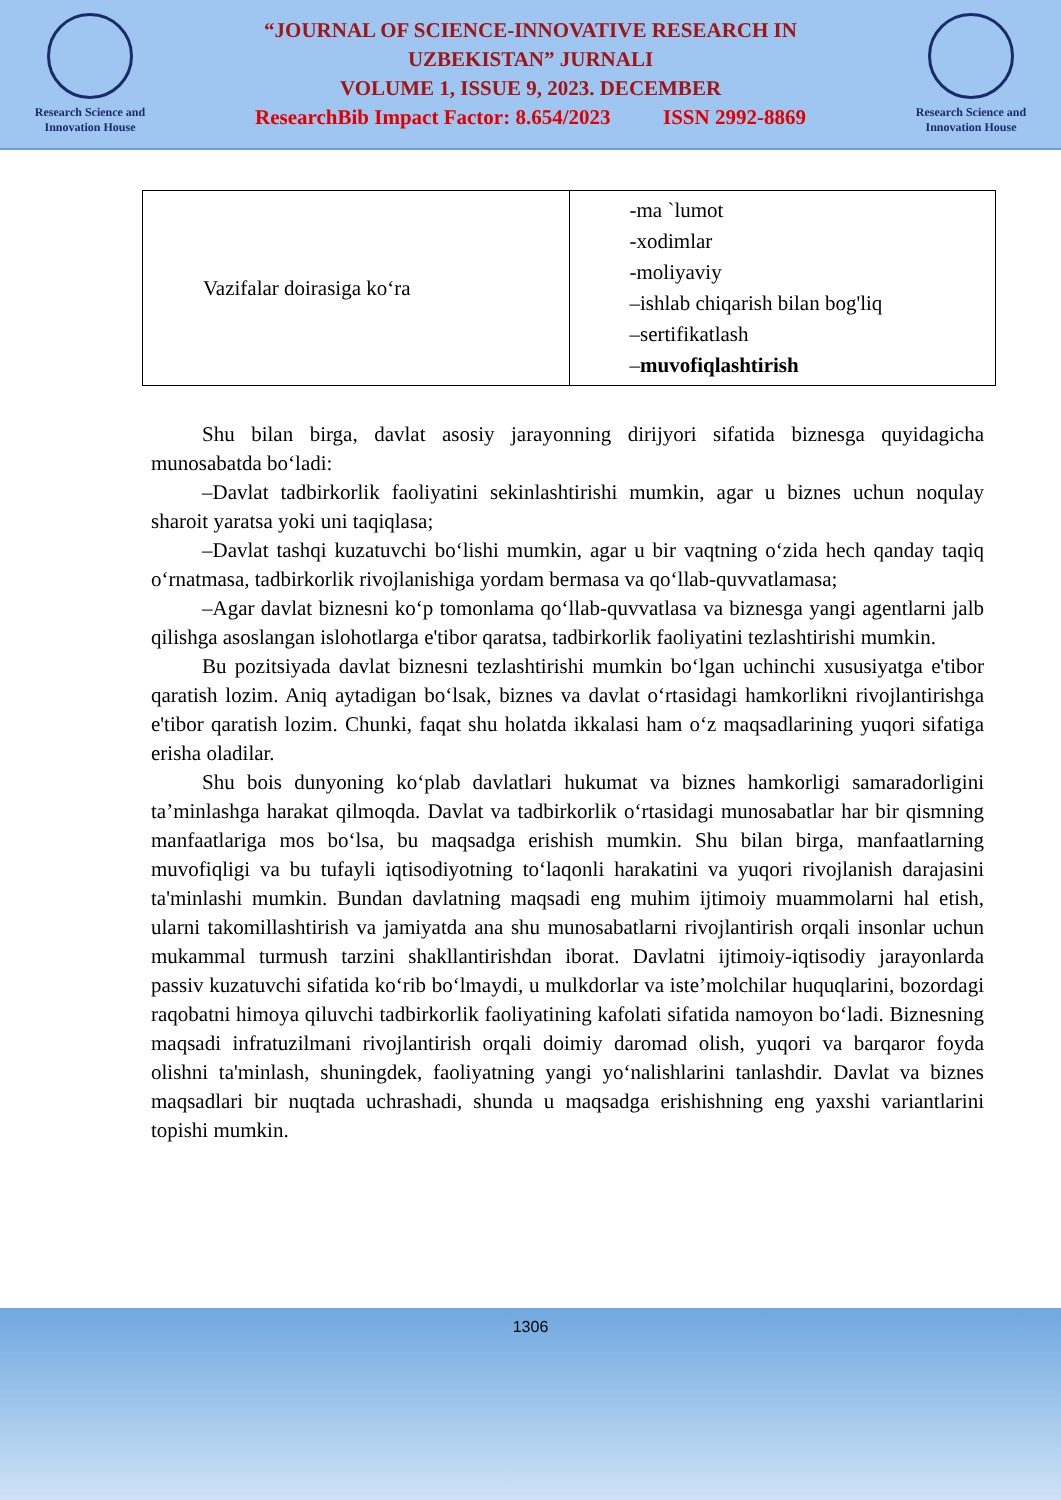Research Science and
Innovation House
“JOURNAL OF SCIENCE-INNOVATIVE RESEARCH IN
UZBEKISTAN” JURNALI
VOLUME 1, ISSUE 9, 2023. DECEMBER
ResearchBib Impact Factor: 8.654/2023 ISSN 2992-8869
Research Science and
Innovation House
| Vazifalar doirasiga koʻra | -ma `lumot -xodimlar -moliyaviy –ishlab chiqarish bilan bog'liq –sertifikatlash – muvofiqlashtirish |
Shu bilan birga, davlat asosiy jarayonning dirijyori sifatida biznesga quyidagicha munosabatda boʻladi:
–Davlat tadbirkorlik faoliyatini sekinlashtirishi mumkin, agar u biznes uchun noqulay sharoit yaratsa yoki uni taqiqlasa;
–Davlat tashqi kuzatuvchi boʻlishi mumkin, agar u bir vaqtning oʻzida hech qanday taqiq oʻrnatmasa, tadbirkorlik rivojlanishiga yordam bermasa va qoʻllab-quvvatlamasa;
–Agar davlat biznesni koʻp tomonlama qoʻllab-quvvatlasa va biznesga yangi agentlarni jalb qilishga asoslangan islohotlarga e'tibor qaratsa, tadbirkorlik faoliyatini tezlashtirishi mumkin.
Bu pozitsiyada davlat biznesni tezlashtirishi mumkin boʻlgan uchinchi xususiyatga e'tibor qaratish lozim. Aniq aytadigan boʻlsak, biznes va davlat oʻrtasidagi hamkorlikni rivojlantirishga e'tibor qaratish lozim. Chunki, faqat shu holatda ikkalasi ham oʻz maqsadlarining yuqori sifatiga erisha oladilar.
Shu bois dunyoning koʻplab davlatlari hukumat va biznes hamkorligi samaradorligini ta’minlashga harakat qilmoqda. Davlat va tadbirkorlik oʻrtasidagi munosabatlar har bir qismning manfaatlariga mos boʻlsa, bu maqsadga erishish mumkin. Shu bilan birga, manfaatlarning muvofiqligi va bu tufayli iqtisodiyotning toʻlaqonli harakatini va yuqori rivojlanish darajasini ta'minlashi mumkin. Bundan davlatning maqsadi eng muhim ijtimoiy muammolarni hal etish, ularni takomillashtirish va jamiyatda ana shu munosabatlarni rivojlantirish orqali insonlar uchun mukammal turmush tarzini shakllantirishdan iborat. Davlatni ijtimoiy-iqtisodiy jarayonlarda passiv kuzatuvchi sifatida koʻrib boʻlmaydi, u mulkdorlar va iste’molchilar huquqlarini, bozordagi raqobatni himoya qiluvchi tadbirkorlik faoliyatining kafolati sifatida namoyon boʻladi. Biznesning maqsadi infratuzilmani rivojlantirish orqali doimiy daromad olish, yuqori va barqaror foyda olishni ta'minlash, shuningdek, faoliyatning yangi yoʻnalishlarini tanlashdir. Davlat va biznes maqsadlari bir nuqtada uchrashadi, shunda u maqsadga erishishning eng yaxshi variantlarini topishi mumkin.
1306